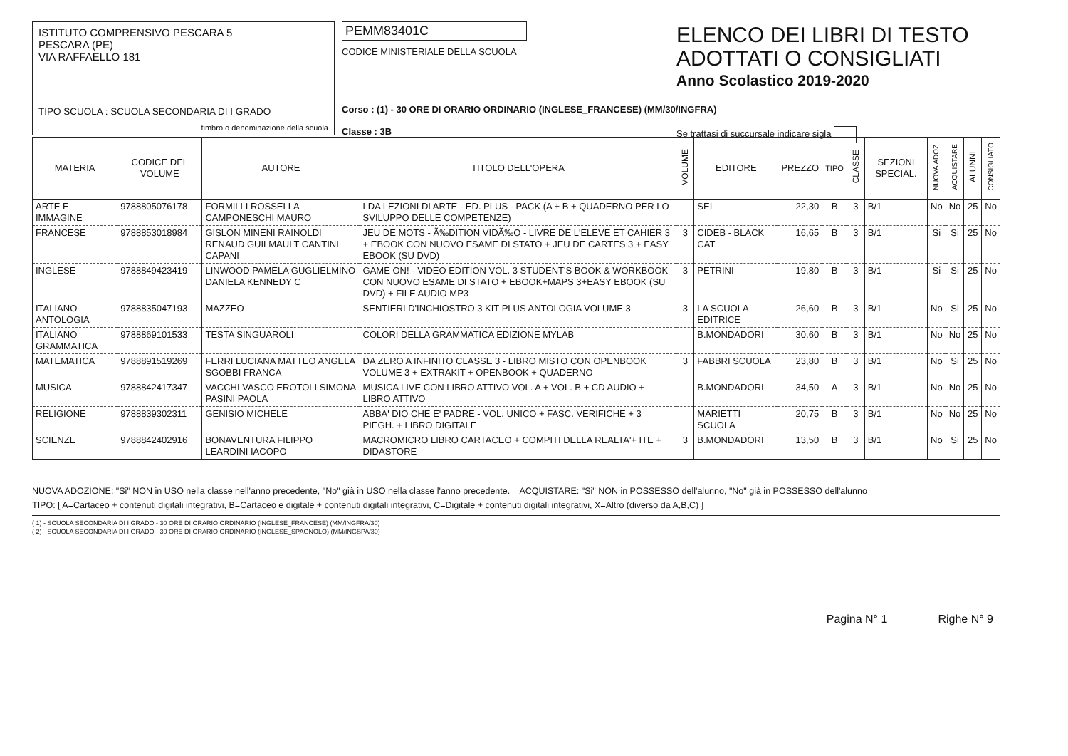ISTITUTO COMPRENSIVO PESCARA 5
PESCARA (PE)
VIA RAFFAELLO 181
TIPO SCUOLA : SCUOLA SECONDARIA DI I GRADO
timbro o denominazione della scuola
PEMM83401C
CODICE MINISTERIALE DELLA SCUOLA
Corso : (1) - 30 ORE DI ORARIO ORDINARIO (INGLESE_FRANCESE) (MM/30/INGFRA)
Classe : 3B
ELENCO DEI LIBRI DI TESTO
ADOTTATI O CONSIGLIATI
Anno Scolastico 2019-2020
Se trattasi di succursale indicare sigla
| MATERIA | CODICE DEL VOLUME | AUTORE | TITOLO DELL'OPERA | VOLUME | EDITORE | PREZZO | TIPO | CLASSE | SEZIONI SPECIAL. | NUOVA ADOZ. | ACQUISTARE | ALUNNI | CONSIGLIATO |
| --- | --- | --- | --- | --- | --- | --- | --- | --- | --- | --- | --- | --- | --- |
| ARTE E IMMAGINE | 9788805076178 | FORMILLI ROSSELLA CAMPONESCHI MAURO | LDA LEZIONI DI ARTE - ED. PLUS - PACK (A + B + QUADERNO PER LO SVILUPPO DELLE COMPETENZE) | | SEI | 22,30 | B | 3 | B/1 | No | No | 25 | No |
| FRANCESE | 9788853018984 | GISLON MINENI RAINOLDI RENAUD GUILMAULT CANTINI CAPANI | JEU DE MOTS - Ã‰DITION VIDÃ‰O - LIVRE DE L'ELEVE ET CAHIER 3 + EBOOK CON NUOVO ESAME DI STATO + JEU DE CARTES 3 + EASY EBOOK (SU DVD) | 3 | CIDEB - BLACK CAT | 16,65 | B | 3 | B/1 | Si | Si | 25 | No |
| INGLESE | 9788849423419 | LINWOOD PAMELA GUGLIELMINO DANIELA KENNEDY C | GAME ON! - VIDEO EDITION VOL. 3 STUDENT'S BOOK & WORKBOOK CON NUOVO ESAME DI STATO + EBOOK+MAPS 3+EASY EBOOK (SU DVD) + FILE AUDIO MP3 | 3 | PETRINI | 19,80 | B | 3 | B/1 | Si | Si | 25 | No |
| ITALIANO ANTOLOGIA | 9788835047193 | MAZZEO | SENTIERI D'INCHIOSTRO 3 KIT PLUS ANTOLOGIA VOLUME 3 | 3 | LA SCUOLA EDITRICE | 26,60 | B | 3 | B/1 | No | Si | 25 | No |
| ITALIANO GRAMMATICA | 9788869101533 | TESTA SINGUAROLI | COLORI DELLA GRAMMATICA EDIZIONE MYLAB | | B.MONDADORI | 30,60 | B | 3 | B/1 | No | No | 25 | No |
| MATEMATICA | 9788891519269 | FERRI LUCIANA MATTEO ANGELA SGOBBI FRANCA | DA ZERO A INFINITO CLASSE 3 - LIBRO MISTO CON OPENBOOK VOLUME 3 + EXTRAKIT + OPENBOOK + QUADERNO | 3 | FABBRI SCUOLA | 23,80 | B | 3 | B/1 | No | Si | 25 | No |
| MUSICA | 9788842417347 | VACCHI VASCO EROTOLI SIMONA PASINI PAOLA | MUSICA LIVE CON LIBRO ATTIVO VOL. A + VOL. B + CD AUDIO + LIBRO ATTIVO | | B.MONDADORI | 34,50 | A | 3 | B/1 | No | No | 25 | No |
| RELIGIONE | 9788839302311 | GENISIO MICHELE | ABBA' DIO CHE E' PADRE - VOL. UNICO + FASC. VERIFICHE + 3 PIEGH. + LIBRO DIGITALE | | MARIETTI SCUOLA | 20,75 | B | 3 | B/1 | No | No | 25 | No |
| SCIENZE | 9788842402916 | BONAVENTURA FILIPPO LEARDINI IACOPO | MACROMICRO LIBRO CARTACEO + COMPITI DELLA REALTA'+ ITE + DIDASTORE | 3 | B.MONDADORI | 13,50 | B | 3 | B/1 | No | Si | 25 | No |
NUOVA ADOZIONE: "Si" NON in USO nella classe nell'anno precedente, "No" già in USO nella classe l'anno precedente. ACQUISTARE: "Si" NON in POSSESSO dell'alunno, "No" già in POSSESSO dell'alunno
TIPO: [ A=Cartaceo + contenuti digitali integrativi, B=Cartaceo e digitale + contenuti digitali integrativi, C=Digitale + contenuti digitali integrativi, X=Altro (diverso da A,B,C) ]
( 1) - SCUOLA SECONDARIA DI I GRADO - 30 ORE DI ORARIO ORDINARIO (INGLESE_FRANCESE) (MM/INGFRA/30)
( 2) - SCUOLA SECONDARIA DI I GRADO - 30 ORE DI ORARIO ORDINARIO (INGLESE_SPAGNOLO) (MM/INGSPA/30)
Pagina N° 1 Righe N° 9